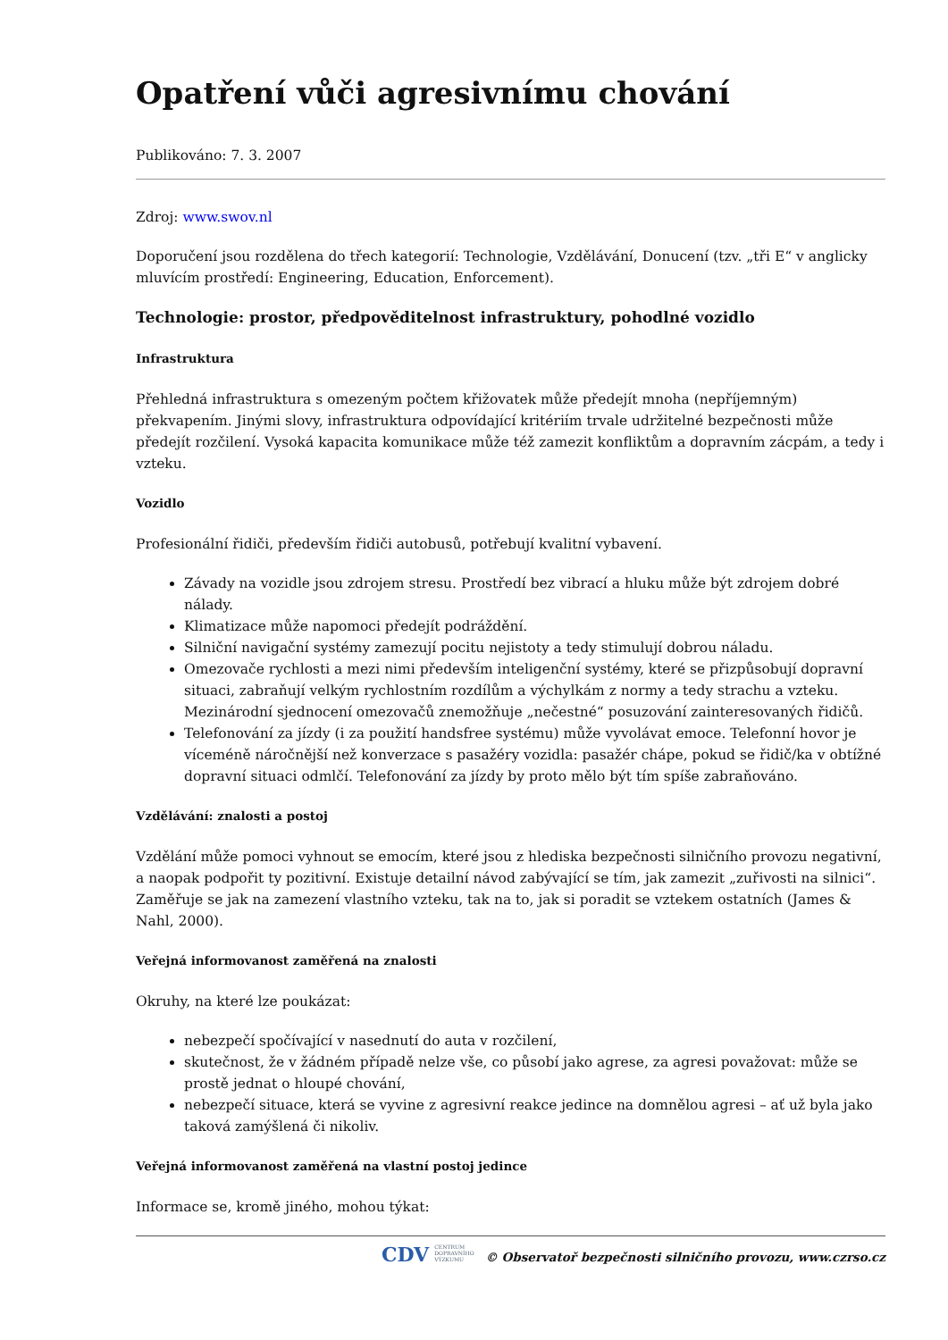Opatření vůči agresivnímu chování
Publikováno: 7. 3. 2007
Zdroj: www.swov.nl
Doporučení jsou rozdělena do třech kategorií: Technologie, Vzdělávání, Donucení (tzv. „tři E“ v anglicky mluvícím prostředí: Engineering, Education, Enforcement).
Technologie: prostor, předpověditelnost infrastruktury, pohodlné vozidlo
Infrastruktura
Přehledná infrastruktura s omezeným počtem křižovatek může předejít mnoha (nepříjemným) překvapením. Jinými slovy, infrastruktura odpovídající kritériím trvale udržitelné bezpečnosti může předejít rozčilení. Vysoká kapacita komunikace může též zamezit konfliktům a dopravním zácpám, a tedy i vzteku.
Vozidlo
Profesionální řidiči, především řidiči autobusů, potřebují kvalitní vybavení.
Závady na vozidle jsou zdrojem stresu. Prostředí bez vibrací a hluku může být zdrojem dobré nálady.
Klimatizace může napomoci předejít podráždění.
Silniční navigační systémy zamezují pocitu nejistoty a tedy stimulují dobrou náladu.
Omezovače rychlosti a mezi nimi především inteligenční systémy, které se přizpůsobují dopravní situaci, zabraňují velkým rychlostním rozdílům a výchylkám z normy a tedy strachu a vzteku. Mezinárodní sjednocení omezovačů znemožňuje „nečestné“ posuzování zainteresovaných řidičů.
Telefonování za jízdy (i za použití handsfree systému) může vyvolávat emoce. Telefonní hovor je víceméně náročnější než konverzace s pasažéry vozidla: pasažér chápe, pokud se řidič/ka v obtížné dopravní situaci odmlčí. Telefonování za jízdy by proto mělo být tím spíše zabraňováno.
Vzdělávání: znalosti a postoj
Vzdělání může pomoci vyhnout se emocím, které jsou z hlediska bezpečnosti silničního provozu negativní, a naopak podpořit ty pozitivní. Existuje detailní návod zabývající se tím, jak zamezit „zuřivosti na silnici“. Zaměřuje se jak na zamezení vlastního vzteku, tak na to, jak si poradit se vztekem ostatních (James & Nahl, 2000).
Veřejná informovanost zaměřená na znalosti
Okruhy, na které lze poukázat:
nebezpečí spočívající v nasednutí do auta v rozčilení,
skutečnost, že v žádném případě nelze vše, co působí jako agrese, za agresi považovat: může se prostě jednat o hloupé chování,
nebezpečí situace, která se vyvine z agresivní reakce jedince na domnělou agresi – ať už byla jako taková zamýšlená či nikoliv.
Veřejná informovanost zaměřená na vlastní postoj jedince
Informace se, kromě jiného, mohou týkat:
CDV CENTRUM
DOPRAVNÍHO
VÝZKUMU © Observatoř bezpečnosti silničního provozu, www.czrso.cz